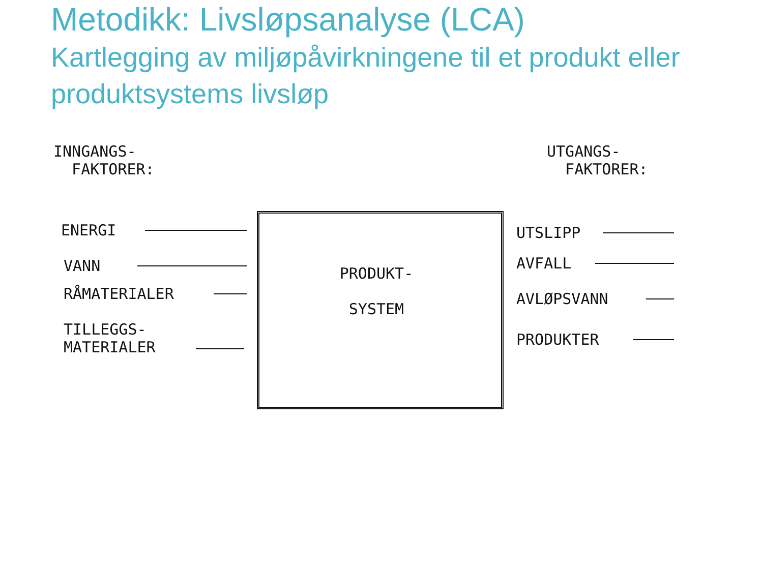Metodikk: Livsløpsanalyse (LCA)
Kartlegging av miljøpåvirkningene til et produkt eller produktsystems livsløp
INNGANGS-
FAKTORER:
UTGANGS-
FAKTORER:
PRODUKT-
SYSTEM
ENERGI
VANN
RÅMATERIALER
TILLEGGS-
MATERIALER
UTSLIPP
AVFALL
AVLØPSVANN
PRODUKTER